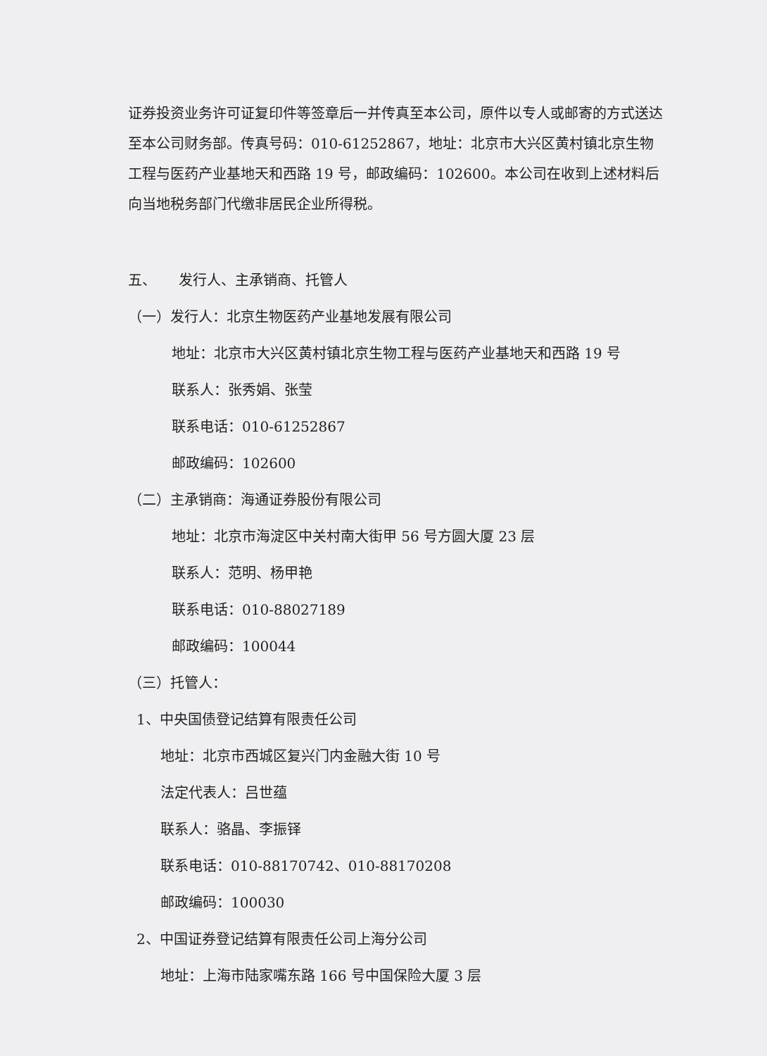证券投资业务许可证复印件等签章后一并传真至本公司，原件以专人或邮寄的方式送达至本公司财务部。传真号码：010-61252867，地址：北京市大兴区黄村镇北京生物工程与医药产业基地天和西路 19 号，邮政编码：102600。本公司在收到上述材料后向当地税务部门代缴非居民企业所得税。
五、 发行人、主承销商、托管人
（一）发行人：北京生物医药产业基地发展有限公司
地址：北京市大兴区黄村镇北京生物工程与医药产业基地天和西路 19 号
联系人：张秀娟、张莹
联系电话：010-61252867
邮政编码：102600
（二）主承销商：海通证券股份有限公司
地址：北京市海淀区中关村南大街甲 56 号方圆大厦 23 层
联系人：范明、杨甲艳
联系电话：010-88027189
邮政编码：100044
（三）托管人：
1、中央国债登记结算有限责任公司
地址：北京市西城区复兴门内金融大街 10 号
法定代表人：吕世蕴
联系人：骆晶、李振铎
联系电话：010-88170742、010-88170208
邮政编码：100030
2、中国证券登记结算有限责任公司上海分公司
地址：上海市陆家嘴东路 166 号中国保险大厦 3 层